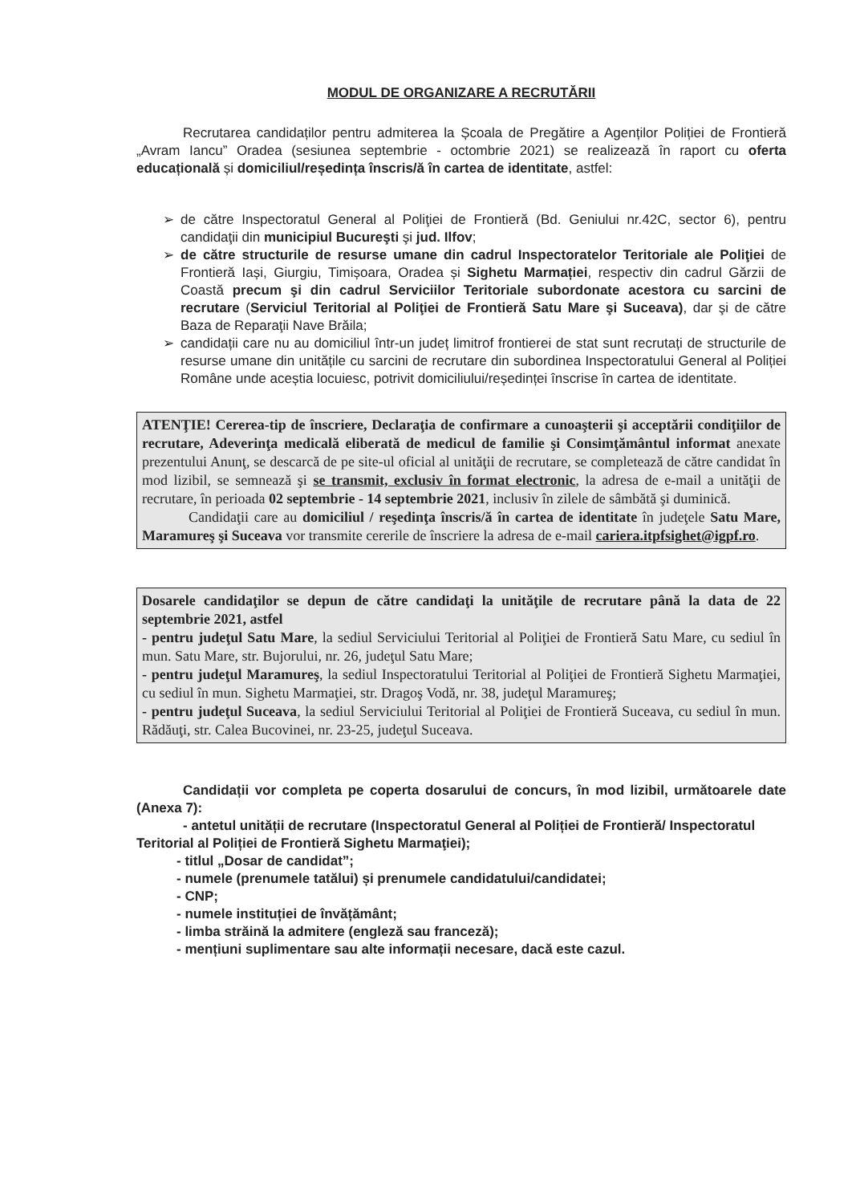MODUL DE ORGANIZARE A RECRUTĂRII
Recrutarea candidaților pentru admiterea la Școala de Pregătire a Agenților Poliției de Frontieră „Avram Iancu” Oradea (sesiunea septembrie - octombrie 2021) se realizează în raport cu oferta educațională și domiciliul/reședința înscris/ă în cartea de identitate, astfel:
➢ de către Inspectoratul General al Poliţiei de Frontieră (Bd. Geniului nr.42C, sector 6), pentru candidaţii din municipiul Bucureşti şi jud. Ilfov;
➢ de către structurile de resurse umane din cadrul Inspectoratelor Teritoriale ale Poliţiei de Frontieră Iași, Giurgiu, Timișoara, Oradea și Sighetu Marmației, respectiv din cadrul Gărzii de Coastă precum şi din cadrul Serviciilor Teritoriale subordonate acestora cu sarcini de recrutare (Serviciul Teritorial al Poliţiei de Frontieră Satu Mare şi Suceava), dar şi de către Baza de Reparaţii Nave Brăila;
➢ candidații care nu au domiciliul într-un județ limitrof frontierei de stat sunt recrutați de structurile de resurse umane din unitățile cu sarcini de recrutare din subordinea Inspectoratului General al Poliției Române unde aceștia locuiesc, potrivit domiciliului/reședinței înscrise în cartea de identitate.
ATENŢIE! Cererea-tip de înscriere, Declaraţia de confirmare a cunoaşterii şi acceptării condiţiilor de recrutare, Adeverinţa medicală eliberată de medicul de familie şi Consimţământul informat anexate prezentului Anunţ, se descarcă de pe site-ul oficial al unităţii de recrutare, se completează de către candidat în mod lizibil, se semnează şi se transmit, exclusiv în format electronic, la adresa de e-mail a unităţii de recrutare, în perioada 02 septembrie - 14 septembrie 2021, inclusiv în zilele de sâmbătă şi duminică.
Candidaţii care au domiciliul / reşedinţa înscris/ă în cartea de identitate în judeţele Satu Mare, Maramureş şi Suceava vor transmite cererile de înscriere la adresa de e-mail cariera.itpfsighet@igpf.ro.
Dosarele candidaţilor se depun de către candidaţi la unităţile de recrutare până la data de 22 septembrie 2021, astfel
- pentru judeţul Satu Mare, la sediul Serviciului Teritorial al Poliţiei de Frontieră Satu Mare, cu sediul în mun. Satu Mare, str. Bujorului, nr. 26, judeţul Satu Mare;
- pentru judeţul Maramureş, la sediul Inspectoratului Teritorial al Poliţiei de Frontieră Sighetu Marmaţiei, cu sediul în mun. Sighetu Marmaţiei, str. Dragoş Vodă, nr. 38, judeţul Maramureş;
- pentru judeţul Suceava, la sediul Serviciului Teritorial al Poliţiei de Frontieră Suceava, cu sediul în mun. Rădăuţi, str. Calea Bucovinei, nr. 23-25, judeţul Suceava.
Candidații vor completa pe coperta dosarului de concurs, în mod lizibil, următoarele date (Anexa 7):
- antetul unității de recrutare (Inspectoratul General al Poliției de Frontieră/ Inspectoratul Teritorial al Poliției de Frontieră Sighetu Marmaţiei);
- titlul „Dosar de candidat”;
- numele (prenumele tatălui) și prenumele candidatului/candidatei;
- CNP;
- numele instituției de învățământ;
- limba străină la admitere (engleză sau franceză);
- mențiuni suplimentare sau alte informații necesare, dacă este cazul.